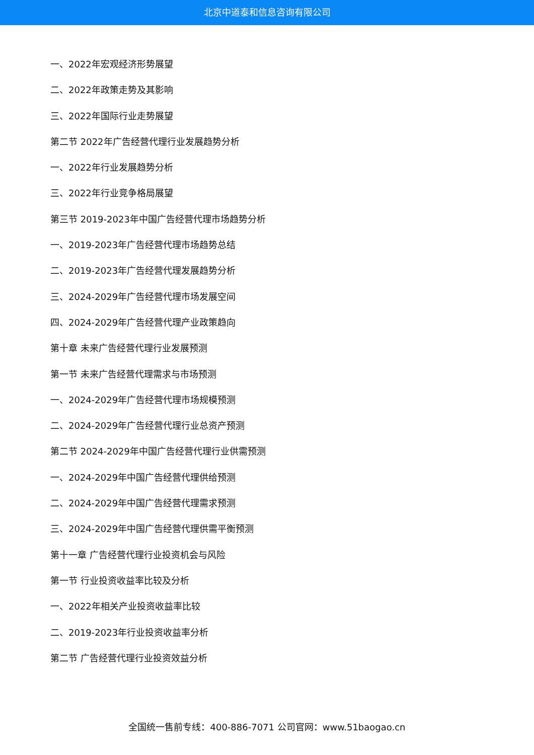北京中道泰和信息咨询有限公司
一、2022年宏观经济形势展望
二、2022年政策走势及其影响
三、2022年国际行业走势展望
第二节 2022年广告经营代理行业发展趋势分析
一、2022年行业发展趋势分析
三、2022年行业竞争格局展望
第三节 2019-2023年中国广告经营代理市场趋势分析
一、2019-2023年广告经营代理市场趋势总结
二、2019-2023年广告经营代理发展趋势分析
三、2024-2029年广告经营代理市场发展空间
四、2024-2029年广告经营代理产业政策趋向
第十章 未来广告经营代理行业发展预测
第一节 未来广告经营代理需求与市场预测
一、2024-2029年广告经营代理市场规模预测
二、2024-2029年广告经营代理行业总资产预测
第二节 2024-2029年中国广告经营代理行业供需预测
一、2024-2029年中国广告经营代理供给预测
二、2024-2029年中国广告经营代理需求预测
三、2024-2029年中国广告经营代理供需平衡预测
第十一章 广告经营代理行业投资机会与风险
第一节 行业投资收益率比较及分析
一、2022年相关产业投资收益率比较
二、2019-2023年行业投资收益率分析
第二节 广告经营代理行业投资效益分析
全国统一售前专线：400-886-7071 公司官网：www.51baogao.cn